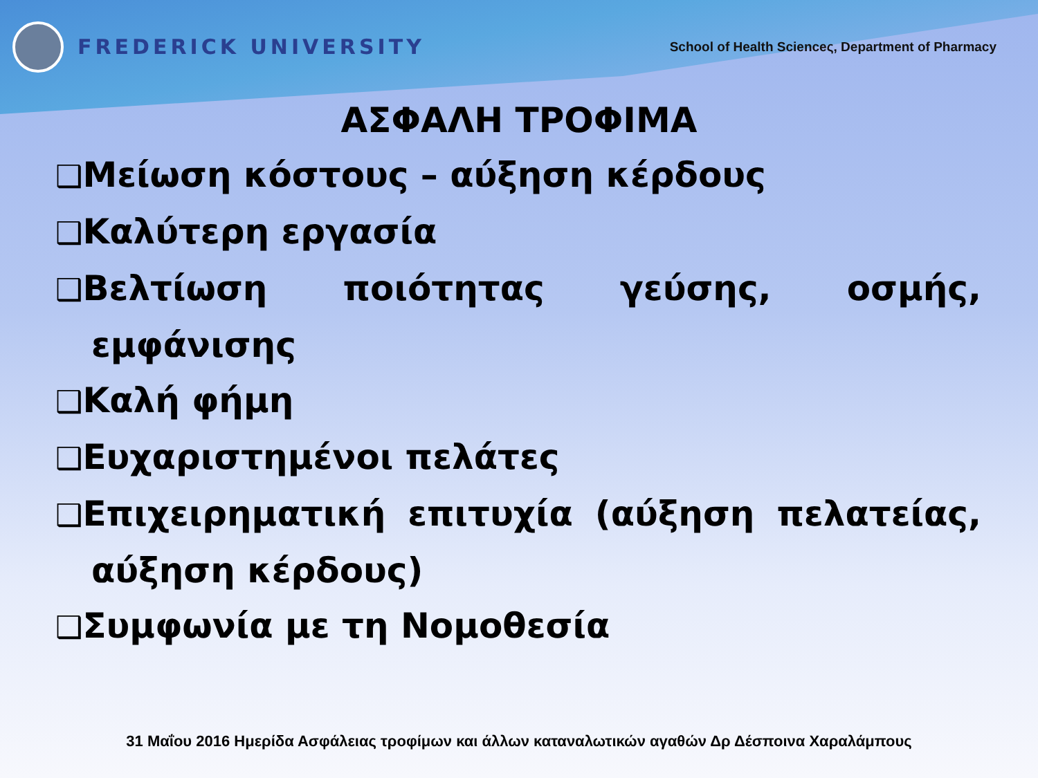FREDERICK UNIVERSITY
School of Health Scienceς, Department of Pharmacy
ΑΣΦΑΛΗ ΤΡΟΦΙΜΑ
❑Μείωση κόστους – αύξηση κέρδους
❑Καλύτερη εργασία
❑Βελτίωση ποιότητας γεύσης, οσμής, εμφάνισης
❑Καλή φήμη
❑Ευχαριστημένοι πελάτες
❑Επιχειρηματική επιτυχία (αύξηση πελατείας, αύξηση κέρδους)
❑Συμφωνία με τη Νομοθεσία
31 Μαΐου 2016 Ημερίδα Ασφάλειας τροφίμων και άλλων καταναλωτικών αγαθών Δρ Δέσποινα Χαραλάμπους